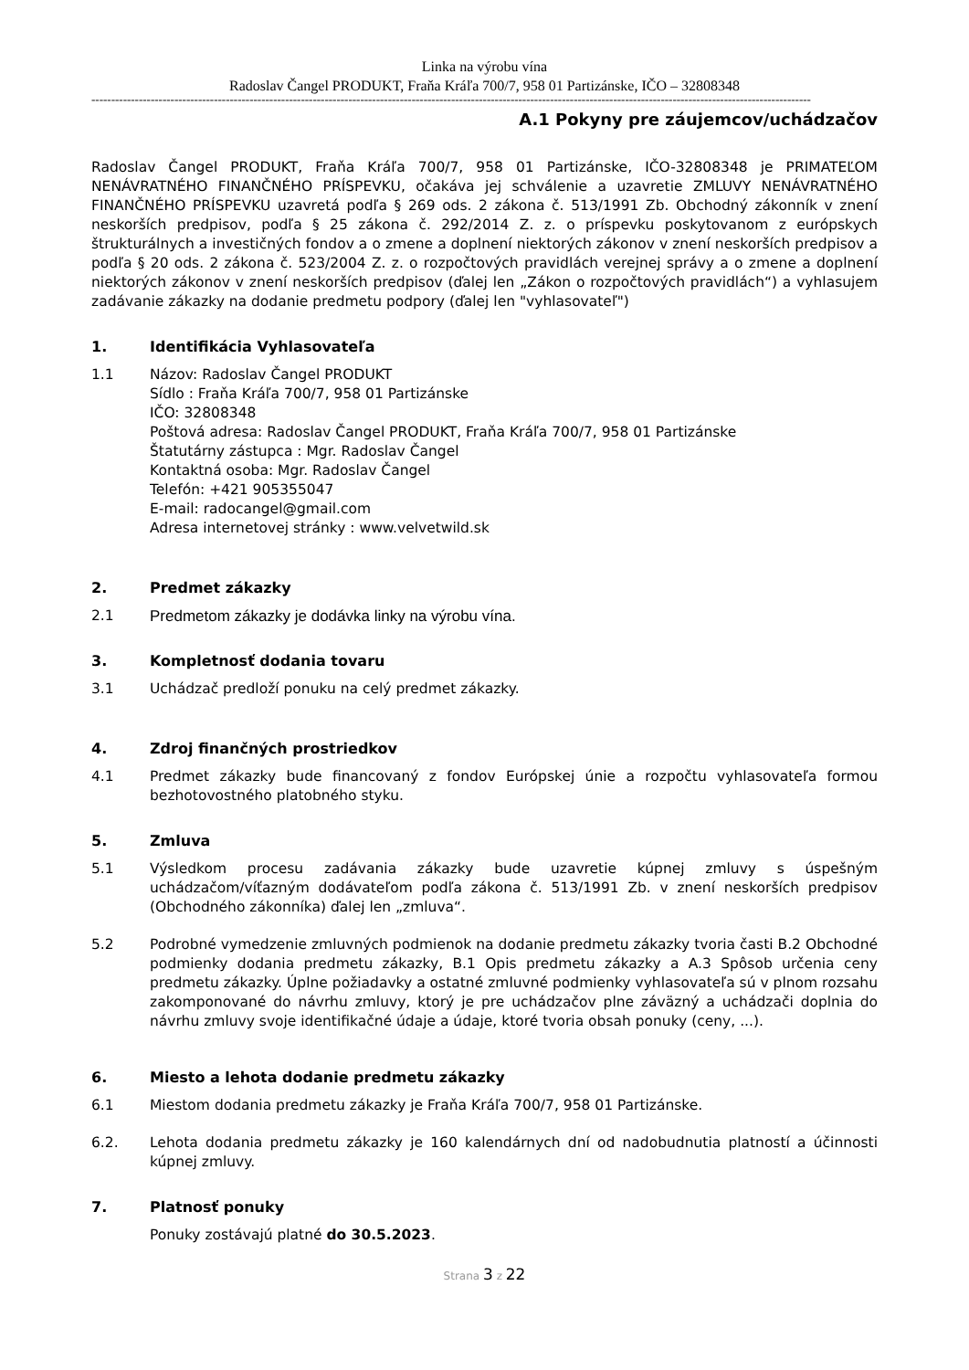Linka na výrobu vína
Radoslav Čangel PRODUKT, Fraňa Kráľa 700/7, 958 01 Partizánske, IČO – 32808348
--------------------------------------------------------------------------------------------------------------------------------------------------------------------------------------
A.1 Pokyny pre záujemcov/uchádzačov
Radoslav Čangel PRODUKT, Fraňa Kráľa 700/7, 958 01 Partizánske, IČO-32808348 je PRIMATEĽOM NENÁVRATNÉHO FINANČNÉHO PRÍSPEVKU, očakáva jej schválenie a uzavretie ZMLUVY NENÁVRATNÉHO FINANČNÉHO PRÍSPEVKU uzavretá podľa § 269 ods. 2 zákona č. 513/1991 Zb. Obchodný zákonník v znení neskorších predpisov, podľa § 25 zákona č. 292/2014 Z. z. o príspevku poskytovanom z európskych štrukturálnych a investičných fondov a o zmene a doplnení niektorých zákonov v znení neskorších predpisov a podľa § 20 ods. 2 zákona č. 523/2004 Z. z. o rozpočtových pravidlách verejnej správy a o zmene a doplnení niektorých zákonov v znení neskorších predpisov (ďalej len „Zákon o rozpočtových pravidlách“) a vyhlasujem zadávanie zákazky na dodanie predmetu podpory (ďalej len "vyhlasovateľ")
1. Identifikácia Vyhlasovateľa
1.1 Názov: Radoslav Čangel PRODUKT
Sídlo : Fraňa Kráľa 700/7, 958 01 Partizánske
IČO: 32808348
Poštová adresa: Radoslav Čangel PRODUKT, Fraňa Kráľa 700/7, 958 01 Partizánske
Štatutárny zástupca : Mgr. Radoslav Čangel
Kontaktná osoba: Mgr. Radoslav Čangel
Telefón: +421 905355047
E-mail: radocangel@gmail.com
Adresa internetovej stránky : www.velvetwild.sk
2. Predmet zákazky
2.1 Predmetom zákazky je dodávka linky na výrobu vína.
3. Kompletnosť dodania tovaru
3.1 Uchádzač predloží ponuku na celý predmet zákazky.
4. Zdroj finančných prostriedkov
4.1 Predmet zákazky bude financovaný z fondov Európskej únie a rozpočtu vyhlasovateľa formou bezhotovostného platobného styku.
5. Zmluva
5.1 Výsledkom procesu zadávania zákazky bude uzavretie kúpnej zmluvy s úspešným uchádzačom/víťazným dodávateľom podľa zákona č. 513/1991 Zb. v znení neskorších predpisov (Obchodného zákonníka) ďalej len „zmluva“.
5.2 Podrobné vymedzenie zmluvných podmienok na dodanie predmetu zákazky tvoria časti B.2 Obchodné podmienky dodania predmetu zákazky, B.1 Opis predmetu zákazky a A.3 Spôsob určenia ceny predmetu zákazky. Úplne požiadavky a ostatné zmluvné podmienky vyhlasovateľa sú v plnom rozsahu zakomponované do návrhu zmluvy, ktorý je pre uchádzačov plne záväzný a uchádzači doplnia do návrhu zmluvy svoje identifikačné údaje a údaje, ktoré tvoria obsah ponuky (ceny, ...).
6. Miesto a lehota dodanie predmetu zákazky
6.1 Miestom dodania predmetu zákazky je Fraňa Kráľa 700/7, 958 01 Partizánske.
6.2. Lehota dodania predmetu zákazky je 160 kalendárnych dní od nadobudnutia platností a účinnosti kúpnej zmluvy.
7. Platnosť ponuky
Ponuky zostávajú platné do 30.5.2023.
Strana 3 z 22